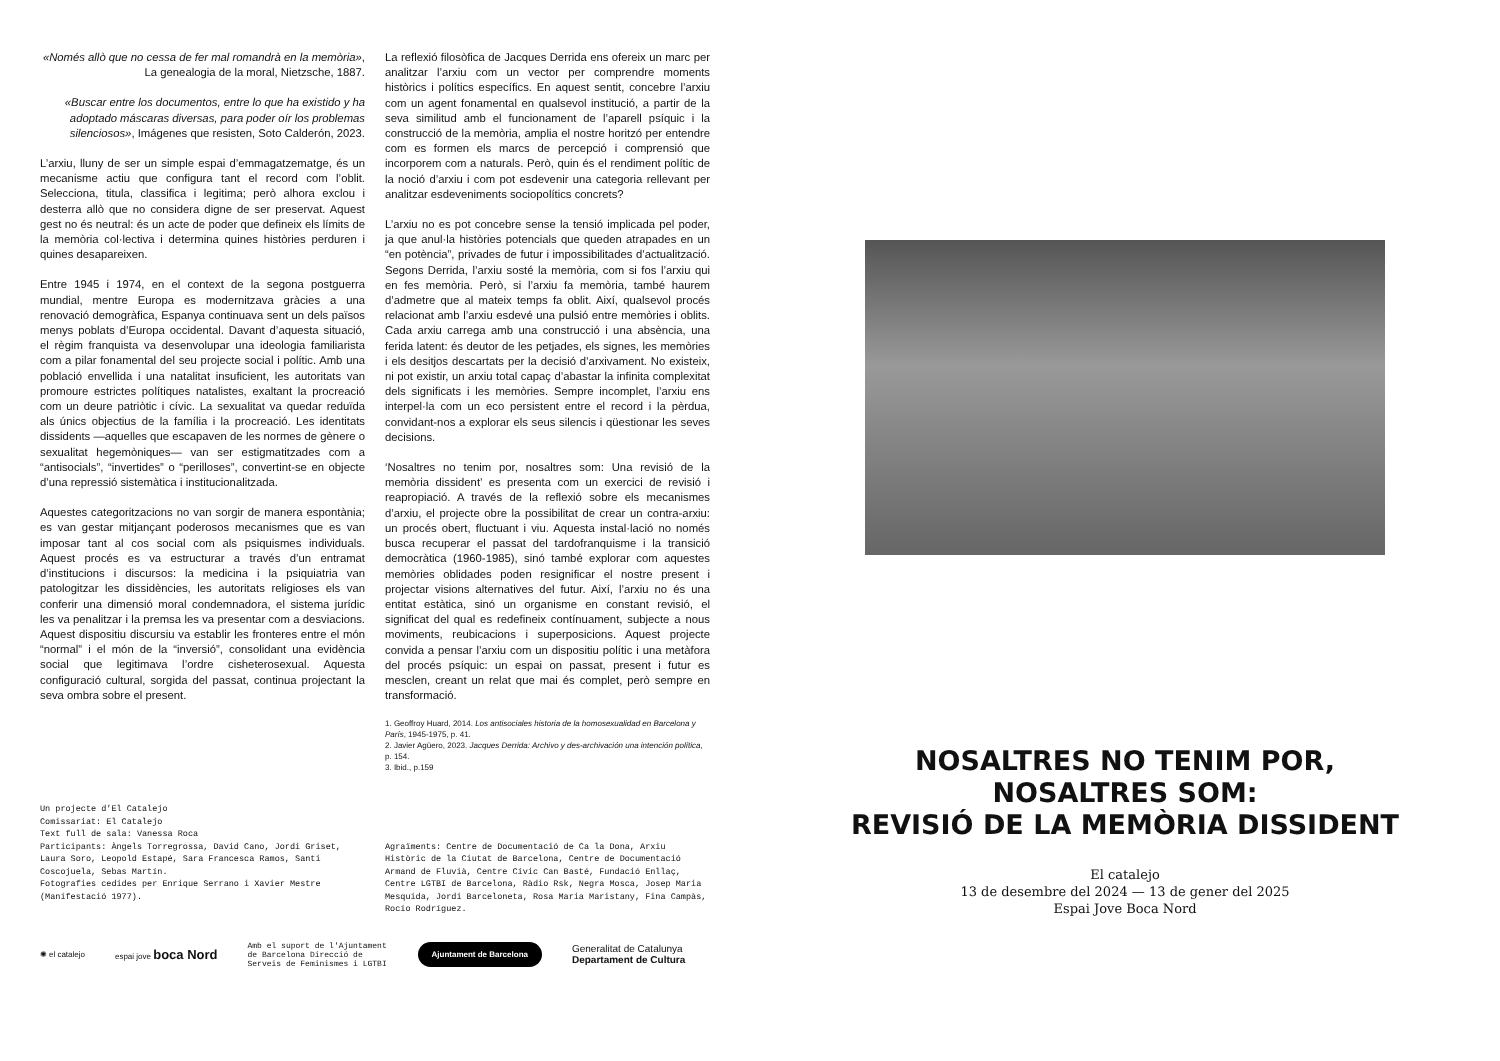«Només allò que no cessa de fer mal romandrà en la memòria», La genealogia de la moral, Nietzsche, 1887.
«Buscar entre los documentos, entre lo que ha existido y ha adoptado máscaras diversas, para poder oír los problemas silenciosos», Imágenes que resisten, Soto Calderón, 2023.
L’arxiu, lluny de ser un simple espai d’emmagatzematge, és un mecanisme actiu que configura tant el record com l’oblit. Selecciona, titula, classifica i legitima; però alhora exclou i desterra allò que no considera digne de ser preservat. Aquest gest no és neutral: és un acte de poder que defineix els límits de la memòria col·lectiva i determina quines històries perduren i quines desapareixen.
Entre 1945 i 1974, en el context de la segona postguerra mundial, mentre Europa es modernitzava gràcies a una renovació demogràfica, Espanya continuava sent un dels països menys poblats d’Europa occidental. Davant d’aquesta situació, el règim franquista va desenvolupar una ideologia familiarista com a pilar fonamental del seu projecte social i polític. Amb una població envellida i una natalitat insuficient, les autoritats van promoure estrictes polítiques natalistes, exaltant la procreació com un deure patriòtic i cívic. La sexualitat va quedar reduïda als únics objectius de la família i la procreació. Les identitats dissidents —aquelles que escapaven de les normes de gènere o sexualitat hegemòniques— van ser estigmatitzades com a “antisocials”, “invertides” o “perilloses”, convertint-se en objecte d’una repressió sistemàtica i institucionalitzada.
Aquestes categoritzacions no van sorgir de manera espontània; es van gestar mitjançant poderosos mecanismes que es van imposar tant al cos social com als psiquismes individuals. Aquest procés es va estructurar a través d’un entramat d’institucions i discursos: la medicina i la psiquiatria van patologitzar les dissidències, les autoritats religioses els van conferir una dimensió moral condemnadora, el sistema jurídic les va penalitzar i la premsa les va presentar com a desviacions. Aquest dispositiu discursiu va establir les fronteres entre el món “normal” i el món de la “inversió”, consolidant una evidència social que legitimava l’ordre cisheterosexual. Aquesta configuració cultural, sorgida del passat, continua projectant la seva ombra sobre el present.
La reflexió filosòfica de Jacques Derrida ens ofereix un marc per analitzar l’arxiu com un vector per comprendre moments històrics i polítics específics. En aquest sentit, concebre l’arxiu com un agent fonamental en qualsevol institució, a partir de la seva similitud amb el funcionament de l’aparell psíquic i la construcció de la memòria, amplia el nostre horitzó per entendre com es formen els marcs de percepció i comprensió que incorporem com a naturals. Però, quin és el rendiment polític de la noció d’arxiu i com pot esdevenir una categoria rellevant per analitzar esdeveniments sociopolítics concrets?
L’arxiu no es pot concebre sense la tensió implicada pel poder, ja que anul·la històries potencials que queden atrapades en un “en potència”, privades de futur i impossibilitades d’actualització. Segons Derrida, l’arxiu sosté la memòria, com si fos l’arxiu qui en fes memòria. Però, si l’arxiu fa memòria, també haurem d’admetre que al mateix temps fa oblit. Així, qualsevol procés relacionat amb l’arxiu esdevé una pulsió entre memòries i oblits. Cada arxiu carrega amb una construcció i una absència, una ferida latent: és deutor de les petjades, els signes, les memòries i els desitjos descartats per la decisió d’arxivament. No existeix, ni pot existir, un arxiu total capaç d’abastar la infinita complexitat dels significats i les memòries. Sempre incomplet, l’arxiu ens interpel·la com un eco persistent entre el record i la pèrdua, convidant-nos a explorar els seus silencis i qüestionar les seves decisions.
‘Nosaltres no tenim por, nosaltres som: Una revisió de la memòria dissident’ es presenta com un exercici de revisió i reapropiació. A través de la reflexió sobre els mecanismes d’arxiu, el projecte obre la possibilitat de crear un contra-arxiu: un procés obert, fluctuant i viu. Aquesta instal·lació no només busca recuperar el passat del tardofranquisme i la transició democràtica (1960-1985), sinó també explorar com aquestes memòries oblidades poden resignificar el nostre present i projectar visions alternatives del futur. Així, l’arxiu no és una entitat estàtica, sinó un organisme en constant revisió, el significat del qual es redefineix contínuament, subjecte a nous moviments, reubicacions i superposicions. Aquest projecte convida a pensar l’arxiu com un dispositiu polític i una metàfora del procés psíquic: un espai on passat, present i futur es mesclen, creant un relat que mai és complet, però sempre en transformació.
1. Geoffroy Huard, 2014. Los antisociales historia de la homosexualidad en Barcelona y París, 1945-1975, p. 41.
2. Javier Agüero, 2023. Jacques Derrida: Archivo y des-archivación una intención política, p. 154.
3. Ibid., p.159
Un projecte d’El Catalejo
Comissariat: El Catalejo
Text full de sala: Vanessa Roca
Participants: Àngels Torregrossa, David Cano, Jordi Griset, Laura Soro, Leopold Estapé, Sara Francesca Ramos, Santi Coscojuela, Sebas Martín.
Fotografies cedides per Enrique Serrano i Xavier Mestre (Manifestació 1977).
Agraïments: Centre de Documentació de Ca la Dona, Arxiu Històric de la Ciutat de Barcelona, Centre de Documentació Armand de Fluvià, Centre Cívic Can Basté, Fundació Enllaç, Centre LGTBI de Barcelona, Ràdio Rsk, Negra Mosca, Josep Maria Mesquida, Jordi Barceloneta, Rosa Maria Maristany, Fina Campàs, Rocío Rodríguez.
✺ el catalejo espai jove boca Nord Amb el suport de l'Ajuntament de Barcelona Direcció de Serveis de Feminismes i LGTBI Ajuntament de Barcelona Generalitat de Catalunya
Departament de Cultura
NOSALTRES NO TENIM POR,
NOSALTRES SOM:
REVISIÓ DE LA MEMÒRIA DISSIDENT
El catalejo
13 de desembre del 2024 — 13 de gener del 2025
Espai Jove Boca Nord